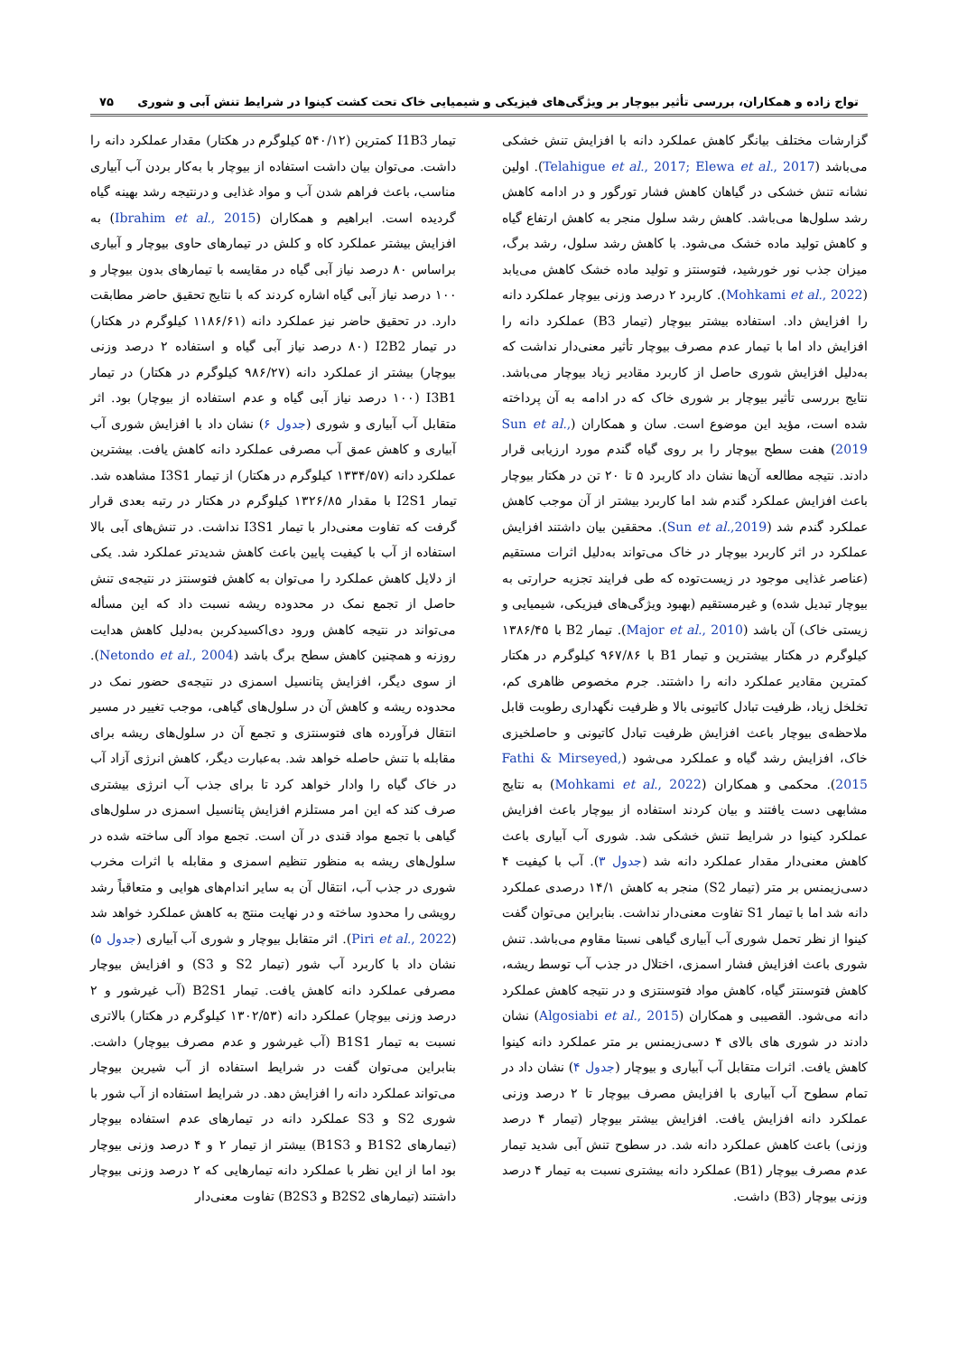تواج زاده و همکاران، بررسی تأثیر بیوچار بر ویژگی‌های فیزیکی و شیمیایی خاک تحت کشت کینوا در شرایط تنش آبی و شوری ۷۵
گزارشات مختلف بیانگر کاهش عملکرد دانه با افزایش تنش خشکی می‌باشد (Telahigue et al., 2017; Elewa et al., 2017). اولین نشانه تنش خشکی در گیاهان کاهش فشار تورگور و در ادامه کاهش رشد سلول‌ها می‌باشد. کاهش رشد سلول منجر به کاهش ارتفاع گیاه و کاهش تولید ماده خشک می‌شود. با کاهش رشد سلول، رشد برگ، میزان جذب نور خورشید، فتوسنتز و تولید ماده خشک کاهش می‌یابد (Mohkami et al., 2022). کاربرد ۲ درصد وزنی بیوچار عملکرد دانه را افزایش داد. استفاده بیشتر بیوچار (تیمار B3) عملکرد دانه را افزایش داد اما با تیمار عدم مصرف بیوچار تأثیر معنی‌دار نداشت که به‌دلیل افزایش شوری حاصل از کاربرد مقادیر زیاد بیوچار می‌باشد. نتایج بررسی تأثیر بیوچار بر شوری خاک که در ادامه به آن پرداخته شده است، مؤید این موضوع است. سان و همکاران (Sun et al., 2019) هفت سطح بیوچار را بر روی گیاه گندم مورد ارزیابی قرار دادند. نتیجه مطالعه آن‌ها نشان داد کاربرد ۵ تا ۲۰ تن در هکتار بیوچار باعث افزایش عملکرد گندم شد اما کاربرد بیشتر از آن موجب کاهش عملکرد گندم شد (Sun et al.,2019). محققین بیان داشتند افزایش عملکرد در اثر کاربرد بیوچار در خاک می‌تواند به‌دلیل اثرات مستقیم (عناصر غذایی موجود در زیست‌توده که طی فرایند تجزیه حرارتی به بیوچار تبدیل شده) و غیرمستقیم (بهبود ویژگی‌های فیزیکی، شیمیایی و زیستی خاک) آن باشد (Major et al., 2010). تیمار B2 با ۱۳۸۶/۴۵ کیلوگرم در هکتار بیشترین و تیمار B1 با ۹۶۷/۸۶ کیلوگرم در هکتار کمترین مقادیر عملکرد دانه را داشتند. جرم مخصوص ظاهری کم، تخلخل زیاد، ظرفیت تبادل کاتیونی بالا و ظرفیت نگهداری رطوبت قابل ملاحظه‌ی بیوچار باعث افزایش ظرفیت تبادل کاتیونی و حاصلخیزی خاک، افزایش رشد گیاه و عملکرد می‌شود (Fathi & Mirseyed, 2015). محکمی و همکاران (Mohkami et al., 2022) به نتایج مشابهی دست یافتند و بیان کردند استفاده از بیوچار باعث افزایش عملکرد کینوا در شرایط تنش خشکی شد. شوری آب آبیاری باعث کاهش معنی‌دار مقدار عملکرد دانه شد (جدول ۳). آب با کیفیت ۴ دسی‌زیمنس بر متر (تیمار S2) منجر به کاهش ۱۴/۱ درصدی عملکرد دانه شد اما با تیمار S1 تفاوت معنی‌دار نداشت. بنابراین می‌توان گفت کینوا از نظر تحمل شوری آب آبیاری گیاهی نسبتا مقاوم می‌باشد. تنش شوری باعث افزایش فشار اسمزی، اختلال در جذب آب توسط ریشه، کاهش فتوسنتز گیاه، کاهش مواد فتوسنتزی و در نتیجه کاهش عملکرد دانه می‌شود. القصیبی و همکاران (Algosiabi et al., 2015) نشان دادند در شوری های بالای ۴ دسی‌زیمنس بر متر عملکرد دانه کینوا کاهش یافت. اثرات متقابل آب آبیاری و بیوچار (جدول ۴) نشان داد در تمام سطوح آب آبیاری با افزایش مصرف بیوچار تا ۲ درصد وزنی عملکرد دانه افزایش یافت. افزایش بیشتر بیوچار (تیمار ۴ درصد وزنی) باعث کاهش عملکرد دانه شد. در سطوح تنش آبی شدید تیمار عدم مصرف بیوچار (B1) عملکرد دانه بیشتری نسبت به تیمار ۴ درصد وزنی بیوچار (B3) داشت.
تیمار I1B3 کمترین (۵۴۰/۱۲ کیلوگرم در هکتار) مقدار عملکرد دانه را داشت. می‌توان بیان داشت استفاده از بیوچار با به‌کار بردن آب آبیاری مناسب، باعث فراهم شدن آب و مواد غذایی و درنتیجه رشد بهینه گیاه گردیده است. ابراهیم و همکاران (Ibrahim et al., 2015) به افزایش بیشتر عملکرد کاه و کلش در تیمارهای حاوی بیوچار و آبیاری براساس ۸۰ درصد نیاز آبی گیاه در مقایسه با تیمارهای بدون بیوچار و ۱۰۰ درصد نیاز آبی گیاه اشاره کردند که با نتایج تحقیق حاضر مطابقت دارد. در تحقیق حاضر نیز عملکرد دانه (۱۱۸۶/۶۱ کیلوگرم در هکتار) در تیمار I2B2 (۸۰ درصد نیاز آبی گیاه و استفاده ۲ درصد وزنی بیوچار) بیشتر از عملکرد دانه (۹۸۶/۲۷ کیلوگرم در هکتار) در تیمار I3B1 (۱۰۰ درصد نیاز آبی گیاه و عدم استفاده از بیوچار) بود. اثر متقابل آب آبیاری و شوری (جدول ۶) نشان داد با افزایش شوری آب آبیاری و کاهش عمق آب مصرفی عملکرد دانه کاهش یافت. بیشترین عملکرد دانه (۱۳۳۴/۵۷ کیلوگرم در هکتار) از تیمار I3S1 مشاهده شد. تیمار I2S1 با مقدار ۱۳۲۶/۸۵ کیلوگرم در هکتار در رتبه بعدی قرار گرفت که تفاوت معنی‌دار با تیمار I3S1 نداشت. در تنش‌های آبی بالا استفاده از آب با کیفیت پایین باعث کاهش شدیدتر عملکرد شد. یکی از دلایل کاهش عملکرد را می‌توان به کاهش فتوسنتز در نتیجه‌ی تنش حاصل از تجمع نمک در محدوده ریشه نسبت داد که این مسأله می‌تواند در نتیجه کاهش ورود دی‌اکسیدکربن به‌دلیل کاهش هدایت روزنه و همچنین کاهش سطح برگ باشد (Netondo et al., 2004). از سوی دیگر، افزایش پتانسیل اسمزی در نتیجه‌ی حضور نمک در محدوده ریشه و کاهش آن در سلول‌های گیاهی، موجب تغییر در مسیر انتقال فرآورده های فتوسنتزی و تجمع آن در سلول‌های ریشه برای مقابله با تنش حاصله خواهد شد. به‌عبارت دیگر، کاهش انرژی آزاد آب در خاک گیاه را وادار خواهد کرد تا برای جذب آب انرژی بیشتری صرف کند که این امر مستلزم افزایش پتانسیل اسمزی در سلول‌های گیاهی با تجمع مواد قندی در آن است. تجمع مواد آلی ساخته شده در سلول‌های ریشه به منظور تنظیم اسمزی و مقابله با اثرات مخرب شوری در جذب آب، انتقال آن به سایر اندام‌های هوایی و متعاقباً رشد رویشی را محدود ساخته و در نهایت منتج به کاهش عملکرد خواهد شد (Piri et al., 2022). اثر متقابل بیوچار و شوری آب آبیاری (جدول ۵) نشان داد با کاربرد آب شور (تیمار S2 و S3) و افزایش بیوچار مصرفی عملکرد دانه کاهش یافت. تیمار B2S1 (آب غیرشور و ۲ درصد وزنی بیوچار) عملکرد دانه (۱۳۰۲/۵۳ کیلوگرم در هکتار) بالاتری نسبت به تیمار B1S1 (آب غیرشور و عدم مصرف بیوچار) داشت. بنابراین می‌توان گفت در شرایط استفاده از آب شیرین بیوچار می‌تواند عملکرد دانه را افزایش دهد. در شرایط استفاده از آب شور با شوری S2 و S3 عملکرد دانه در تیمارهای عدم استفاده بیوچار (تیمارهای B1S2 و B1S3) بیشتر از تیمار ۲ و ۴ درصد وزنی بیوچار بود اما از این نظر با عملکرد دانه تیمارهایی که ۲ درصد وزنی بیوچار داشتند (تیمارهای B2S2 و B2S3) تفاوت معنی‌دار